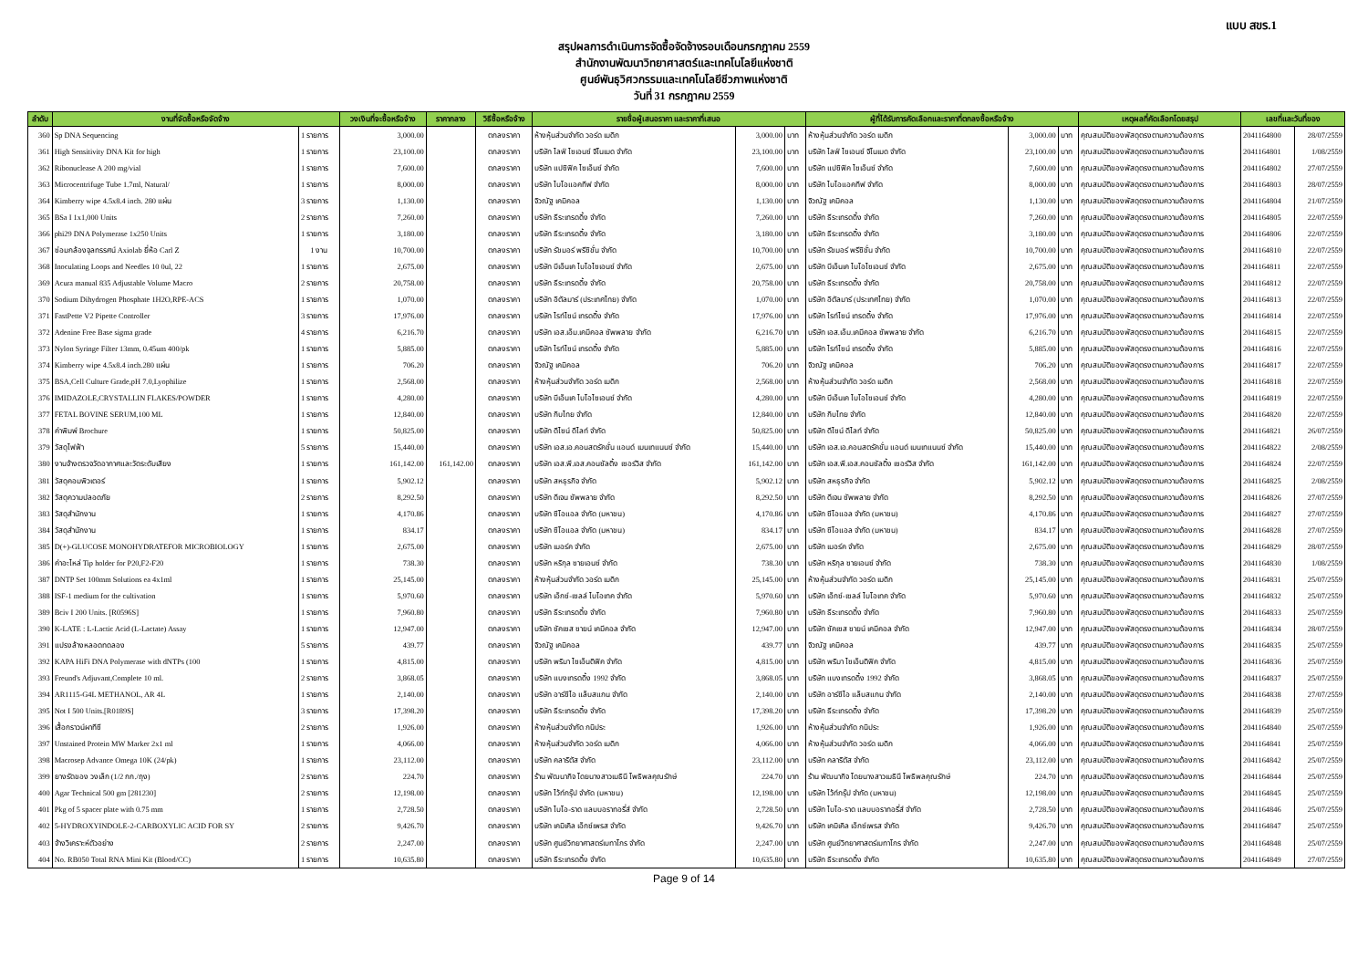แบบ สขร.1
สรุปผลการดำเนินการจัดซื้อจัดจ้างรอบเดือนกรกฎาคม 2559
สำนักงานพัฒนาวิทยาศาสตร์และเทคโนโลยีแห่งชาติ
ศูนย์พันธุวิศวกรรมและเทคโนโลยีชีวภาพแห่งชาติ
วันที่ 31 กรกฎาคม 2559
| ลำดับ | งานที่จัดซื้อหรือจัดจ้าง | | วงเงินที่จะซื้อหรือจ้าง | ราคากลาง | วิธีซื้อหรือจ้าง | รายชื่อผู้เสนอราคา และราคาที่เสนอ | | | ผู้ที่ได้รับการคัดเลือกและราคาที่ตกลงซื้อหรือจ้าง | | | เหตุผลที่คัดเลือกโดยสรุป | เลขที่และวันที่ของ | |
| --- | --- | --- | --- | --- | --- | --- | --- | --- | --- | --- | --- | --- | --- | --- |
| 360 | Sp DNA Sequencing | 1 รายการ | 3,000.00 | | ตกลงราคา | ห้างหุ้นส่วนจำกัด วอร์ด เมดิก | 3,000.00 | บาท | ห้างหุ้นส่วนจำกัด วอร์ด เมดิก | 3,000.00 | บาท | คุณสมบัติของพัสดุตรงตามความต้องการ | 2041164800 | 28/07/2559 |
| 361 | High Sensitivity DNA Kit for high | 1 รายการ | 23,100.00 | | ตกลงราคา | บริษัท ไลฟ์ ไซเอนซ์ จีโนเมด จำกัด | 23,100.00 | บาท | บริษัท ไลฟ์ ไซเอนซ์ จีโนเมด จำกัด | 23,100.00 | บาท | คุณสมบัติของพัสดุตรงตามความต้องการ | 2041164801 | 1/08/2559 |
| 362 | Ribonuclease A 200 mg/vial | 1 รายการ | 7,600.00 | | ตกลงราคา | บริษัท แปซิฟิค ไซเอ็นซ์ จำกัด | 7,600.00 | บาท | บริษัท แปซิฟิค ไซเอ็นซ์ จำกัด | 7,600.00 | บาท | คุณสมบัติของพัสดุตรงตามความต้องการ | 2041164802 | 27/07/2559 |
| 363 | Microcentrifuge Tube 1.7ml, Natural/ | 1 รายการ | 8,000.00 | | ตกลงราคา | บริษัท ไบโอแอคทีฟ จำกัด | 8,000.00 | บาท | บริษัท ไบโอแอคทีฟ จำกัด | 8,000.00 | บาท | คุณสมบัติของพัสดุตรงตามความต้องการ | 2041164803 | 28/07/2559 |
| 364 | Kimberry wipe 4.5x8.4 inch. 280 แผ่น | 3 รายการ | 1,130.00 | | ตกลงราคา | จิวณัฐ เคมิคอล | 1,130.00 | บาท | จิวณัฐ เคมิคอล | 1,130.00 | บาท | คุณสมบัติของพัสดุตรงตามความต้องการ | 2041164804 | 21/07/2559 |
| 365 | BSa I 1x1,000 Units | 2 รายการ | 7,260.00 | | ตกลงราคา | บริษัท ธีระเทรดดิ้ง จำกัด | 7,260.00 | บาท | บริษัท ธีระเทรดดิ้ง จำกัด | 7,260.00 | บาท | คุณสมบัติของพัสดุตรงตามความต้องการ | 2041164805 | 22/07/2559 |
| 366 | phi29 DNA Polymerase 1x250 Units | 1 รายการ | 3,180.00 | | ตกลงราคา | บริษัท ธีระเทรดดิ้ง จำกัด | 3,180.00 | บาท | บริษัท ธีระเทรดดิ้ง จำกัด | 3,180.00 | บาท | คุณสมบัติของพัสดุตรงตามความต้องการ | 2041164806 | 22/07/2559 |
| 367 | ซ่อมกล้องจุลทรรศน์ Axiolab ยี่ห้อ Carl Z | 1 งาน | 10,700.00 | | ตกลงราคา | บริษัท รัชมอร์ พรีซิชั่น จำกัด | 10,700.00 | บาท | บริษัท รัชมอร์ พรีซิชั่น จำกัด | 10,700.00 | บาท | คุณสมบัติของพัสดุตรงตามความต้องการ | 2041164810 | 22/07/2559 |
| 368 | Inoculating Loops and Needles 10 0ul, 22 | 1 รายการ | 2,675.00 | | ตกลงราคา | บริษัท บีเอ็นเค ไบโอไซเอนซ์ จำกัด | 2,675.00 | บาท | บริษัท บีเอ็นเค ไบโอไซเอนซ์ จำกัด | 2,675.00 | บาท | คุณสมบัติของพัสดุตรงตามความต้องการ | 2041164811 | 22/07/2559 |
| 369 | Acura manual 835 Adjustable Volume Macro | 2 รายการ | 20,758.00 | | ตกลงราคา | บริษัท ธีระเทรดดิ้ง จำกัด | 20,758.00 | บาท | บริษัท ธีระเทรดดิ้ง จำกัด | 20,758.00 | บาท | คุณสมบัติของพัสดุตรงตามความต้องการ | 2041164812 | 22/07/2559 |
| 370 | Sodium Dihydrogen Phosphate 1H2O,RPE-ACS | 1 รายการ | 1,070.00 | | ตกลงราคา | บริษัท อิตัลมาร์ (ประเทศไทย) จำกัด | 1,070.00 | บาท | บริษัท อิตัลมาร์ (ประเทศไทย) จำกัด | 1,070.00 | บาท | คุณสมบัติของพัสดุตรงตามความต้องการ | 2041164813 | 22/07/2559 |
| 371 | FastPette V2 Pipette Controller | 3 รายการ | 17,976.00 | | ตกลงราคา | บริษัท ไรท์ไซน์ เทรดดิ้ง จำกัด | 17,976.00 | บาท | บริษัท ไรท์ไซน์ เทรดดิ้ง จำกัด | 17,976.00 | บาท | คุณสมบัติของพัสดุตรงตามความต้องการ | 2041164814 | 22/07/2559 |
| 372 | Adenine Free Base sigma grade | 4 รายการ | 6,216.70 | | ตกลงราคา | บริษัท เอส.เอ็ม.เคมีคอล ซัพพลาย จำกัด | 6,216.70 | บาท | บริษัท เอส.เอ็ม.เคมีคอล ซัพพลาย จำกัด | 6,216.70 | บาท | คุณสมบัติของพัสดุตรงตามความต้องการ | 2041164815 | 22/07/2559 |
| 373 | Nylon Syringe Filter 13mm, 0.45um 400/pk | 1 รายการ | 5,885.00 | | ตกลงราคา | บริษัท ไรท์ไซน์ เทรดดิ้ง จำกัด | 5,885.00 | บาท | บริษัท ไรท์ไซน์ เทรดดิ้ง จำกัด | 5,885.00 | บาท | คุณสมบัติของพัสดุตรงตามความต้องการ | 2041164816 | 22/07/2559 |
| 374 | Kimberry wipe 4.5x8.4 inch.280 แผ่น | 1 รายการ | 706.20 | | ตกลงราคา | จิวณัฐ เคมิคอล | 706.20 | บาท | จิวณัฐ เคมิคอล | 706.20 | บาท | คุณสมบัติของพัสดุตรงตามความต้องการ | 2041164817 | 22/07/2559 |
| 375 | BSA,Cell Culture Grade,pH 7.0,Lyophilize | 1 รายการ | 2,568.00 | | ตกลงราคา | ห้างหุ้นส่วนจำกัด วอร์ด เมดิก | 2,568.00 | บาท | ห้างหุ้นส่วนจำกัด วอร์ด เมดิก | 2,568.00 | บาท | คุณสมบัติของพัสดุตรงตามความต้องการ | 2041164818 | 22/07/2559 |
| 376 | IMIDAZOLE,CRYSTALLIN FLAKES/POWDER | 1 รายการ | 4,280.00 | | ตกลงราคา | บริษัท บีเอ็นเค ไบโอไซเอนซ์ จำกัด | 4,280.00 | บาท | บริษัท บีเอ็นเค ไบโอไซเอนซ์ จำกัด | 4,280.00 | บาท | คุณสมบัติของพัสดุตรงตามความต้องการ | 2041164819 | 22/07/2559 |
| 377 | FETAL BOVINE SERUM,100 ML | 1 รายการ | 12,840.00 | | ตกลงราคา | บริษัท กิบไทย จำกัด | 12,840.00 | บาท | บริษัท กิบไทย จำกัด | 12,840.00 | บาท | คุณสมบัติของพัสดุตรงตามความต้องการ | 2041164820 | 22/07/2559 |
| 378 | ค่าพิมพ์ Brochure | 1 รายการ | 50,825.00 | | ตกลงราคา | บริษัท ดีไซน์ ดีไลท์ จำกัด | 50,825.00 | บาท | บริษัท ดีไซน์ ดีไลท์ จำกัด | 50,825.00 | บาท | คุณสมบัติของพัสดุตรงตามความต้องการ | 2041164821 | 26/07/2559 |
| 379 | วัสดุไฟฟ้า | 5 รายการ | 15,440.00 | | ตกลงราคา | บริษัท เอส.เอ.คอนสตรัคชั่น แอนด์ เมนเทแนนซ์ จำกัด | 15,440.00 | บาท | บริษัท เอส.เอ.คอนสตรัคชั่น แอนด์ เมนเทแนนซ์ จำกัด | 15,440.00 | บาท | คุณสมบัติของพัสดุตรงตามความต้องการ | 2041164822 | 2/08/2559 |
| 380 | งานจ้างตรวจวัดอากาศและวัดระดับเสียง | 1 รายการ | 161,142.00 | 161,142.00 | ตกลงราคา | บริษัท เอส.พี.เอส.คอนซัลติ้ง เซอร์วิส จำกัด | 161,142.00 | บาท | บริษัท เอส.พี.เอส.คอนซัลติ้ง เซอร์วิส จำกัด | 161,142.00 | บาท | คุณสมบัติของพัสดุตรงตามความต้องการ | 2041164824 | 22/07/2559 |
| 381 | วัสดุคอมพิวเตอร์ | 1 รายการ | 5,902.12 | | ตกลงราคา | บริษัท สหธุรกิจ จำกัด | 5,902.12 | บาท | บริษัท สหธุรกิจ จำกัด | 5,902.12 | บาท | คุณสมบัติของพัสดุตรงตามความต้องการ | 2041164825 | 2/08/2559 |
| 382 | วัสดุความปลอดภัย | 2 รายการ | 8,292.50 | | ตกลงราคา | บริษัท ดีเจน ซัพพลาย จำกัด | 8,292.50 | บาท | บริษัท ดีเจน ซัพพลาย จำกัด | 8,292.50 | บาท | คุณสมบัติของพัสดุตรงตามความต้องการ | 2041164826 | 27/07/2559 |
| 383 | วัสดุสำนักงาน | 1 รายการ | 4,170.86 | | ตกลงราคา | บริษัท ซีโอแอล จำกัด (มหาชน) | 4,170.86 | บาท | บริษัท ซีโอแอล จำกัด (มหาชน) | 4,170.86 | บาท | คุณสมบัติของพัสดุตรงตามความต้องการ | 2041164827 | 27/07/2559 |
| 384 | วัสดุสำนักงาน | 1 รายการ | 834.17 | | ตกลงราคา | บริษัท ซีโอแอล จำกัด (มหาชน) | 834.17 | บาท | บริษัท ซีโอแอล จำกัด (มหาชน) | 834.17 | บาท | คุณสมบัติของพัสดุตรงตามความต้องการ | 2041164828 | 27/07/2559 |
| 385 | D(+)-GLUCOSE MONOHYDRATEFOR MICROBIOLOGY | 1 รายการ | 2,675.00 | | ตกลงราคา | บริษัท เมอร์ค จำกัด | 2,675.00 | บาท | บริษัท เมอร์ค จำกัด | 2,675.00 | บาท | คุณสมบัติของพัสดุตรงตามความต้องการ | 2041164829 | 28/07/2559 |
| 386 | ค่าอะไหล่ Tip holder for P20,F2-F20 | 1 รายการ | 738.30 | | ตกลงราคา | บริษัท หริกุล ซายเอนซ์ จำกัด | 738.30 | บาท | บริษัท หริกุล ซายเอนซ์ จำกัด | 738.30 | บาท | คุณสมบัติของพัสดุตรงตามความต้องการ | 2041164830 | 1/08/2559 |
| 387 | DNTP Set 100mm Solutions ea 4x1ml | 1 รายการ | 25,145.00 | | ตกลงราคา | ห้างหุ้นส่วนจำกัด วอร์ด เมดิก | 25,145.00 | บาท | ห้างหุ้นส่วนจำกัด วอร์ด เมดิก | 25,145.00 | บาท | คุณสมบัติของพัสดุตรงตามความต้องการ | 2041164831 | 25/07/2559 |
| 388 | ISF-1 medium for the cultivation | 1 รายการ | 5,970.60 | | ตกลงราคา | บริษัท เอ็กซ์-เซลล์ ไบโอเทค จำกัด | 5,970.60 | บาท | บริษัท เอ็กซ์-เซลล์ ไบโอเทค จำกัด | 5,970.60 | บาท | คุณสมบัติของพัสดุตรงตามความต้องการ | 2041164832 | 25/07/2559 |
| 389 | Bciv I 200 Units. [R0596S] | 1 รายการ | 7,960.80 | | ตกลงราคา | บริษัท ธีระเทรดดิ้ง จำกัด | 7,960.80 | บาท | บริษัท ธีระเทรดดิ้ง จำกัด | 7,960.80 | บาท | คุณสมบัติของพัสดุตรงตามความต้องการ | 2041164833 | 25/07/2559 |
| 390 | K-LATE : L-Lactic Acid (L-Lactate) Assay | 1 รายการ | 12,947.00 | | ตกลงราคา | บริษัท ซัคเซส ซายน์ เคมีคอล จำกัด | 12,947.00 | บาท | บริษัท ซัคเซส ซายน์ เคมีคอล จำกัด | 12,947.00 | บาท | คุณสมบัติของพัสดุตรงตามความต้องการ | 2041164834 | 28/07/2559 |
| 391 | แปรงล้างหลอดทดลอง | 5 รายการ | 439.77 | | ตกลงราคา | จิวณัฐ เคมิคอล | 439.77 | บาท | จิวณัฐ เคมิคอล | 439.77 | บาท | คุณสมบัติของพัสดุตรงตามความต้องการ | 2041164835 | 25/07/2559 |
| 392 | KAPA HiFi DNA Polymerase with dNTPs (100 | 1 รายการ | 4,815.00 | | ตกลงราคา | บริษัท พริมา ไซเอ็นติฟิค จำกัด | 4,815.00 | บาท | บริษัท พริมา ไซเอ็นติฟิค จำกัด | 4,815.00 | บาท | คุณสมบัติของพัสดุตรงตามความต้องการ | 2041164836 | 25/07/2559 |
| 393 | Freund's Adjuvant,Complete 10 ml. | 2 รายการ | 3,868.05 | | ตกลงราคา | บริษัท แบงเทรดดิ้ง 1992 จำกัด | 3,868.05 | บาท | บริษัท แบงเทรดดิ้ง 1992 จำกัด | 3,868.05 | บาท | คุณสมบัติของพัสดุตรงตามความต้องการ | 2041164837 | 25/07/2559 |
| 394 | AR1115-G4L METHANOL, AR 4L | 1 รายการ | 2,140.00 | | ตกลงราคา | บริษัท อาร์ซีไอ แล็บสแกน จำกัด | 2,140.00 | บาท | บริษัท อาร์ซีไอ แล็บสแกน จำกัด | 2,140.00 | บาท | คุณสมบัติของพัสดุตรงตามความต้องการ | 2041164838 | 27/07/2559 |
| 395 | Not I 500 Units.[R0189S] | 3 รายการ | 17,398.20 | | ตกลงราคา | บริษัท ธีระเทรดดิ้ง จำกัด | 17,398.20 | บาท | บริษัท ธีระเทรดดิ้ง จำกัด | 17,398.20 | บาท | คุณสมบัติของพัสดุตรงตามความต้องการ | 2041164839 | 25/07/2559 |
| 396 | เสื้อกราวน์ผาทีซี | 2 รายการ | 1,926.00 | | ตกลงราคา | ห้างหุ้นส่วนจำกัด กนิประ | 1,926.00 | บาท | ห้างหุ้นส่วนจำกัด กนิประ | 1,926.00 | บาท | คุณสมบัติของพัสดุตรงตามความต้องการ | 2041164840 | 25/07/2559 |
| 397 | Unstained Protein MW Marker 2x1 ml | 1 รายการ | 4,066.00 | | ตกลงราคา | ห้างหุ้นส่วนจำกัด วอร์ด เมดิก | 4,066.00 | บาท | ห้างหุ้นส่วนจำกัด วอร์ด เมดิก | 4,066.00 | บาท | คุณสมบัติของพัสดุตรงตามความต้องการ | 2041164841 | 25/07/2559 |
| 398 | Macrosep Advance Omega 10K (24/pk) | 1 รายการ | 23,112.00 | | ตกลงราคา | บริษัท คลาริตัส จำกัด | 23,112.00 | บาท | บริษัท คลาริตัส จำกัด | 23,112.00 | บาท | คุณสมบัติของพัสดุตรงตามความต้องการ | 2041164842 | 25/07/2559 |
| 399 | ยางรัดของ วงเล็ก (1/2 กก./ถุง) | 2 รายการ | 224.70 | | ตกลงราคา | ร้าน พัฒนากิจ โดยนางสาวเมธินี โพธิพลคุณรักษ์ | 224.70 | บาท | ร้าน พัฒนากิจ โดยนางสาวเมธินี โพธิพลคุณรักษ์ | 224.70 | บาท | คุณสมบัติของพัสดุตรงตามความต้องการ | 2041164844 | 25/07/2559 |
| 400 | Agar Technical 500 gm [281230] | 2 รายการ | 12,198.00 | | ตกลงราคา | บริษัท ไว้ท์กรุ๊ป จำกัด (มหาชน) | 12,198.00 | บาท | บริษัท ไว้ท์กรุ๊ป จำกัด (มหาชน) | 12,198.00 | บาท | คุณสมบัติของพัสดุตรงตามความต้องการ | 2041164845 | 25/07/2559 |
| 401 | Pkg of 5 spacer plate with 0.75 mm | 1 รายการ | 2,728.50 | | ตกลงราคา | บริษัท ไบโอ-ราด แลบบอราทอรี่ส์ จำกัด | 2,728.50 | บาท | บริษัท ไบโอ-ราด แลบบอราทอรี่ส์ จำกัด | 2,728.50 | บาท | คุณสมบัติของพัสดุตรงตามความต้องการ | 2041164846 | 25/07/2559 |
| 402 | 5-HYDROXYINDOLE-2-CARBOXYLIC ACID FOR SY | 2 รายการ | 9,426.70 | | ตกลงราคา | บริษัท เคมิเคิล เอ็กซ์เพรส จำกัด | 9,426.70 | บาท | บริษัท เคมิเคิล เอ็กซ์เพรส จำกัด | 9,426.70 | บาท | คุณสมบัติของพัสดุตรงตามความต้องการ | 2041164847 | 25/07/2559 |
| 403 | จ้างวิเคราะห์ตัวอย่าง | 2 รายการ | 2,247.00 | | ตกลงราคา | บริษัท ศูนย์วิทยาศาสตร์เบทาโกร จำกัด | 2,247.00 | บาท | บริษัท ศูนย์วิทยาศาสตร์เบทาโกร จำกัด | 2,247.00 | บาท | คุณสมบัติของพัสดุตรงตามความต้องการ | 2041164848 | 25/07/2559 |
| 404 | No. RB050 Total RNA Mini Kit (Blood/CC) | 1 รายการ | 10,635.80 | | ตกลงราคา | บริษัท ธีระเทรดดิ้ง จำกัด | 10,635.80 | บาท | บริษัท ธีระเทรดดิ้ง จำกัด | 10,635.80 | บาท | คุณสมบัติของพัสดุตรงตามความต้องการ | 2041164849 | 27/07/2559 |
Page 9 of 14